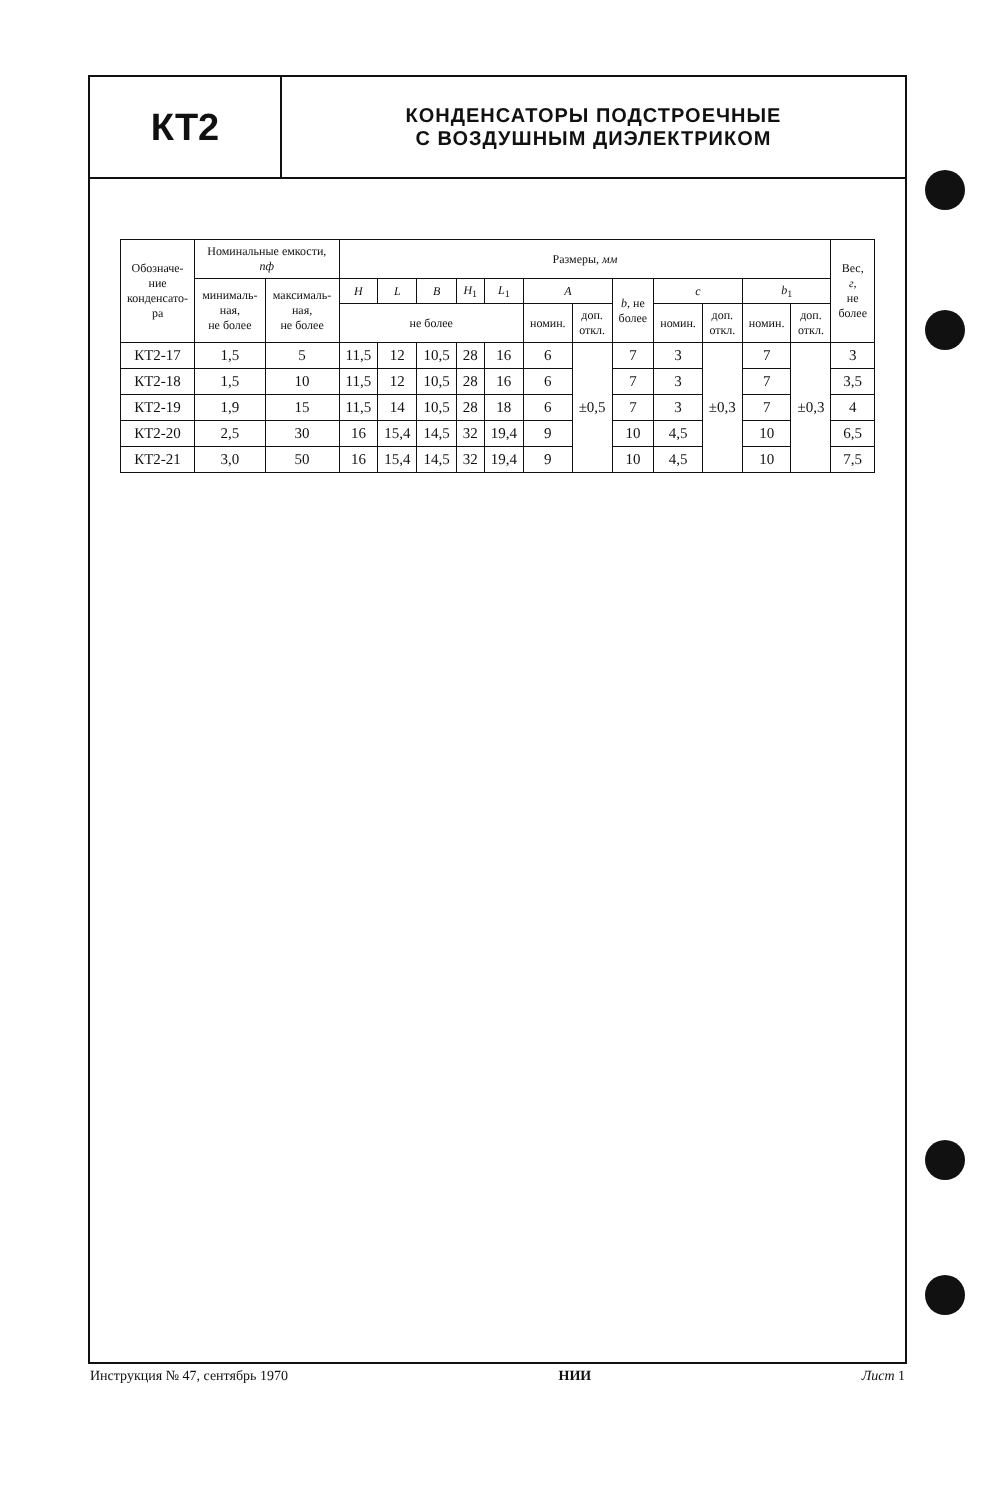КТ2
КОНДЕНСАТОРЫ ПОДСТРОЕЧНЫЕ
С ВОЗДУШНЫМ ДИЭЛЕКТРИКОМ
| Обозначе- ние конденсато- ра | Номинальные емкости, пф | | Размеры, мм | | | | | | | | | | | | Вес, г , не более |
| --- | --- | --- | --- | --- | --- | --- | --- | --- | --- | --- | --- | --- | --- | --- | --- |
| | минималь- ная, не более | максималь- ная, не более | H | L | B | H<sub>1</sub> | L<sub>1</sub> | A | | b , не более | c | | b<sub>1</sub> | | |
| | | | не более | | | | | номин. | доп. откл. | | номин. | доп. откл. | номин. | доп. откл. | |
| КТ2-17 | 1,5 | 5 | 11,5 | 12 | 10,5 | 28 | 16 | 6 | ±0,5 | 7 | 3 | ±0,3 | 7 | ±0,3 | 3 |
| КТ2-18 | 1,5 | 10 | 11,5 | 12 | 10,5 | 28 | 16 | 6 | | 7 | 3 | | 7 | | 3,5 |
| КТ2-19 | 1,9 | 15 | 11,5 | 14 | 10,5 | 28 | 18 | 6 | | 7 | 3 | | 7 | | 4 |
| КТ2-20 | 2,5 | 30 | 16 | 15,4 | 14,5 | 32 | 19,4 | 9 | | 10 | 4,5 | | 10 | | 6,5 |
| КТ2-21 | 3,0 | 50 | 16 | 15,4 | 14,5 | 32 | 19,4 | 9 | | 10 | 4,5 | | 10 | | 7,5 |
Инструкция № 47, сентябрь 1970 НИИ Лист 1